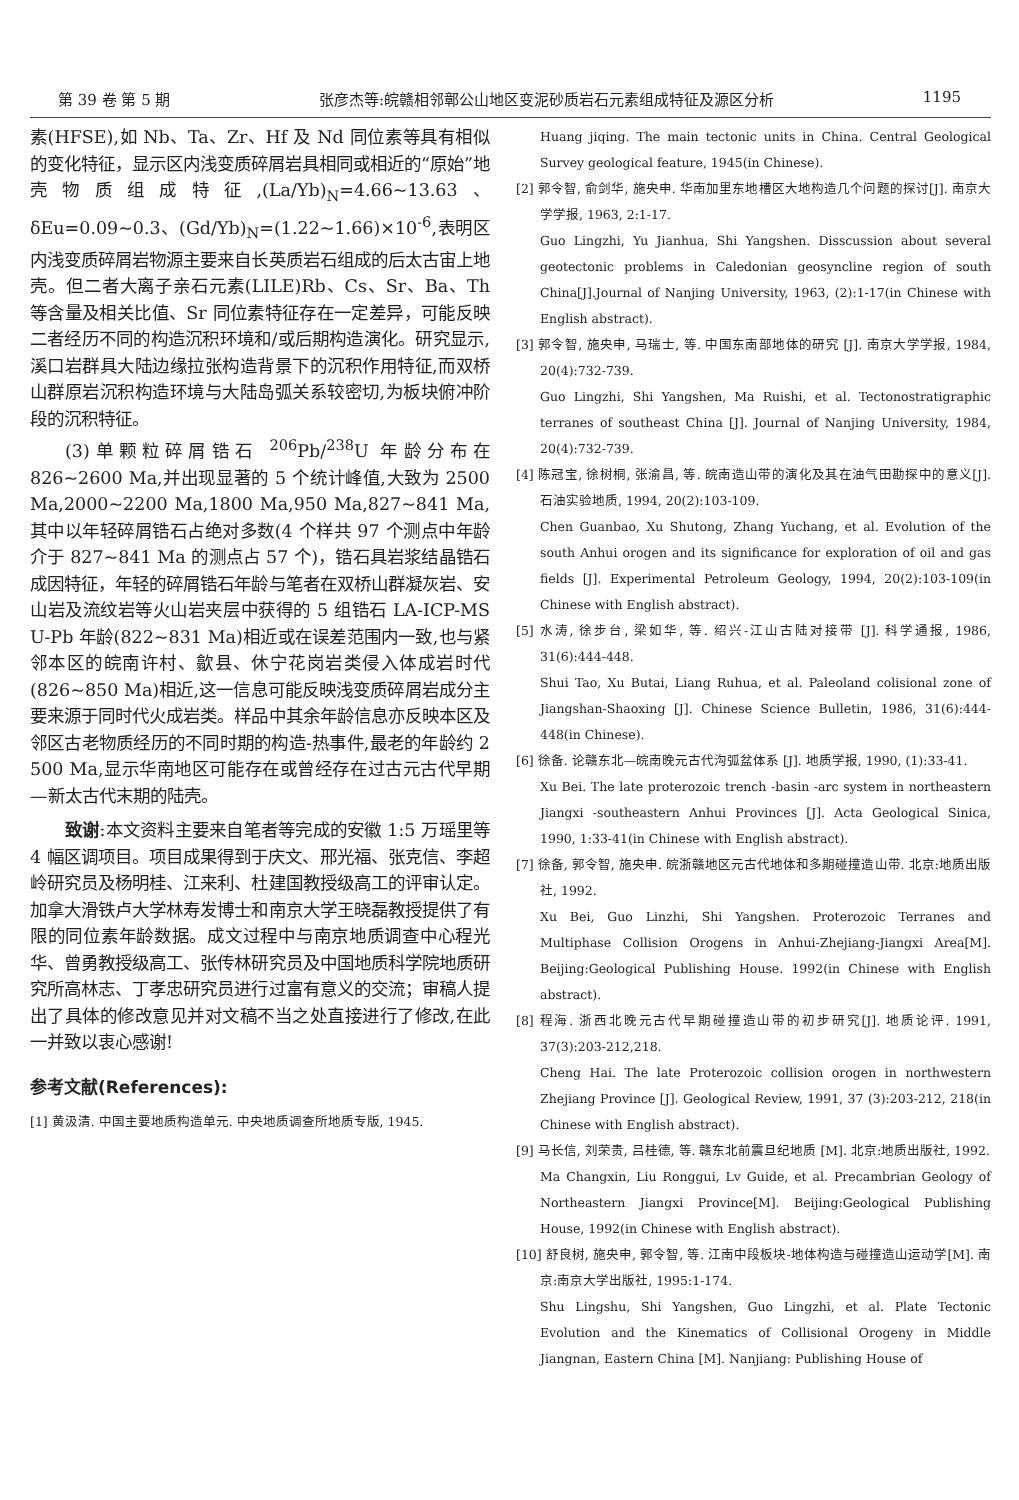第 39 卷 第 5 期 张彦杰等:皖赣相邻鄣公山地区变泥砂质岩石元素组成特征及源区分析 1195
素(HFSE),如 Nb、Ta、Zr、Hf 及 Nd 同位素等具有相似的变化特征，显示区内浅变质碎屑岩具相同或相近的“原始”地壳物质组成特征,(La/Yb)<sub>N</sub>=4.66~13.63、δEu=0.09~0.3、(Gd/Yb)<sub>N</sub>=(1.22~1.66)×10<sup>-6</sup>,表明区内浅变质碎屑岩物源主要来自长英质岩石组成的后太古宙上地壳。但二者大离子亲石元素(LILE)Rb、Cs、Sr、Ba、Th 等含量及相关比值、Sr 同位素特征存在一定差异，可能反映二者经历不同的构造沉积环境和/或后期构造演化。研究显示,溪口岩群具大陆边缘拉张构造背景下的沉积作用特征,而双桥山群原岩沉积构造环境与大陆岛弧关系较密切,为板块俯冲阶段的沉积特征。
(3)单颗粒碎屑锆石 <sup>206</sup>Pb/<sup>238</sup>U 年龄分布在 826~2600 Ma,并出现显著的 5 个统计峰值,大致为 2500 Ma,2000~2200 Ma,1800 Ma,950 Ma,827~841 Ma,其中以年轻碎屑锆石占绝对多数(4 个样共 97 个测点中年龄介于 827~841 Ma 的测点占 57 个)，锆石具岩浆结晶锆石成因特征，年轻的碎屑锆石年龄与笔者在双桥山群凝灰岩、安山岩及流纹岩等火山岩夹层中获得的 5 组锆石 LA-ICP-MS U-Pb 年龄(822~831 Ma)相近或在误差范围内一致,也与紧邻本区的皖南许村、歙县、休宁花岗岩类侵入体成岩时代(826~850 Ma)相近,这一信息可能反映浅变质碎屑岩成分主要来源于同时代火成岩类。样品中其余年龄信息亦反映本区及邻区古老物质经历的不同时期的构造-热事件,最老的年龄约 2 500 Ma,显示华南地区可能存在或曾经存在过古元古代早期—新太古代末期的陆壳。
致谢:本文资料主要来自笔者等完成的安徽 1:5 万瑶里等 4 幅区调项目。项目成果得到于庆文、邢光福、张克信、李超岭研究员及杨明桂、江来利、杜建国教授级高工的评审认定。加拿大滑铁卢大学林寿发博士和南京大学王晓磊教授提供了有限的同位素年龄数据。成文过程中与南京地质调查中心程光华、曾勇教授级高工、张传林研究员及中国地质科学院地质研究所高林志、丁孝忠研究员进行过富有意义的交流；审稿人提出了具体的修改意见并对文稿不当之处直接进行了修改,在此一并致以衷心感谢!
参考文献(References):
[1] 黄汲清. 中国主要地质构造单元. 中央地质调查所地质专版, 1945.
Huang jiqing. The main tectonic units in China. Central Geological Survey geological feature, 1945(in Chinese).
[2] 郭令智, 俞剑华, 施央申. 华南加里东地槽区大地构造几个问题的探讨[J]. 南京大学学报, 1963, 2:1-17.
Guo Lingzhi, Yu Jianhua, Shi Yangshen. Disscussion about several geotectonic problems in Caledonian geosyncline region of south China[J].Journal of Nanjing University, 1963, (2):1-17(in Chinese with English abstract).
[3] 郭令智, 施央申, 马瑞士, 等. 中国东南部地体的研究 [J]. 南京大学学报, 1984, 20(4):732-739.
Guo Lingzhi, Shi Yangshen, Ma Ruishi, et al. Tectonostratigraphic terranes of southeast China [J]. Journal of Nanjing University, 1984, 20(4):732-739.
[4] 陈冠宝, 徐树桐, 张渝昌, 等. 皖南造山带的演化及其在油气田勘探中的意义[J]. 石油实验地质, 1994, 20(2):103-109.
Chen Guanbao, Xu Shutong, Zhang Yuchang, et al. Evolution of the south Anhui orogen and its significance for exploration of oil and gas fields [J]. Experimental Petroleum Geology, 1994, 20(2):103-109(in Chinese with English abstract).
[5] 水涛, 徐步台, 梁如华, 等. 绍兴-江山古陆对接带 [J]. 科学通报, 1986, 31(6):444-448.
Shui Tao, Xu Butai, Liang Ruhua, et al. Paleoland colisional zone of Jiangshan-Shaoxing [J]. Chinese Science Bulletin, 1986, 31(6):444-448(in Chinese).
[6] 徐备. 论赣东北—皖南晚元古代沟弧盆体系 [J]. 地质学报, 1990, (1):33-41.
Xu Bei. The late proterozoic trench -basin -arc system in northeastern Jiangxi -southeastern Anhui Provinces [J]. Acta Geological Sinica, 1990, 1:33-41(in Chinese with English abstract).
[7] 徐备, 郭令智, 施央申. 皖浙赣地区元古代地体和多期碰撞造山带. 北京:地质出版社, 1992.
Xu Bei, Guo Linzhi, Shi Yangshen. Proterozoic Terranes and Multiphase Collision Orogens in Anhui-Zhejiang-Jiangxi Area[M]. Beijing:Geological Publishing House. 1992(in Chinese with English abstract).
[8] 程海. 浙西北晚元古代早期碰撞造山带的初步研究[J]. 地质论评. 1991, 37(3):203-212,218.
Cheng Hai. The late Proterozoic collision orogen in northwestern Zhejiang Province [J]. Geological Review, 1991, 37 (3):203-212, 218(in Chinese with English abstract).
[9] 马长信, 刘荣贵, 吕桂德, 等. 赣东北前震旦纪地质 [M]. 北京:地质出版社, 1992.
Ma Changxin, Liu Ronggui, Lv Guide, et al. Precambrian Geology of Northeastern Jiangxi Province[M]. Beijing:Geological Publishing House, 1992(in Chinese with English abstract).
[10] 舒良树, 施央申, 郭令智, 等. 江南中段板块-地体构造与碰撞造山运动学[M]. 南京:南京大学出版社, 1995:1-174.
Shu Lingshu, Shi Yangshen, Guo Lingzhi, et al. Plate Tectonic Evolution and the Kinematics of Collisional Orogeny in Middle Jiangnan, Eastern China [M]. Nanjiang: Publishing House of